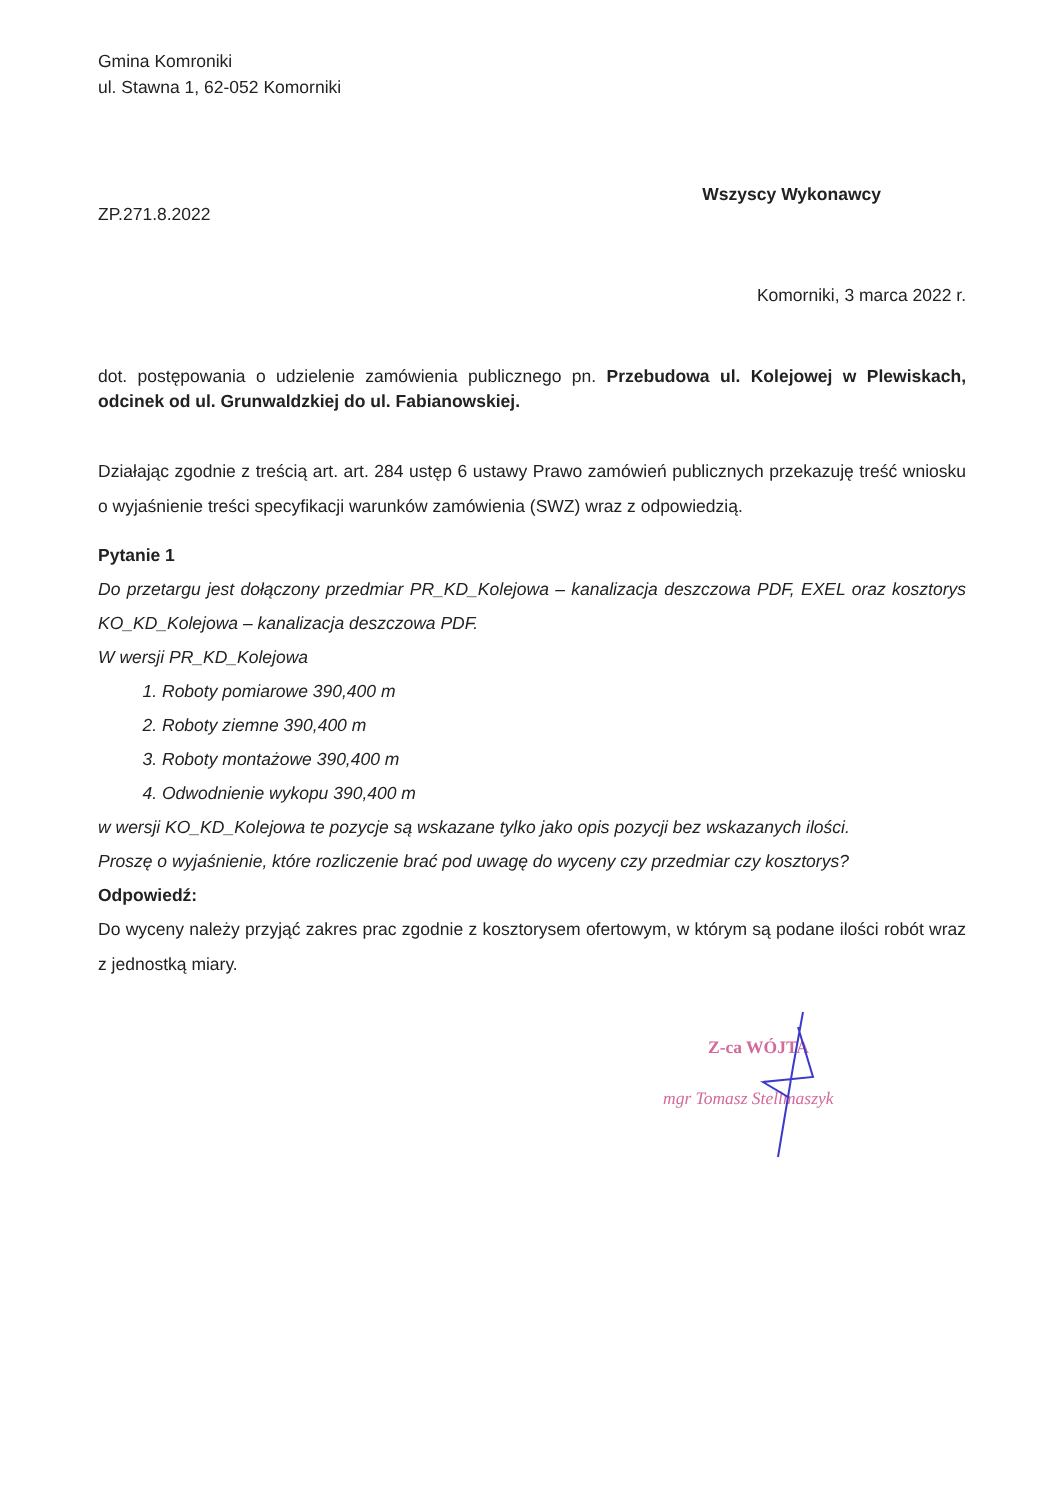Gmina Komroniki
ul. Stawna 1, 62-052 Komorniki
ZP.271.8.2022
Wszyscy Wykonawcy
Komorniki, 3 marca 2022 r.
dot. postępowania o udzielenie zamówienia publicznego pn. Przebudowa ul. Kolejowej w Plewiskach, odcinek od ul. Grunwaldzkiej do ul. Fabianowskiej.
Działając zgodnie z treścią art. art. 284 ustęp 6 ustawy Prawo zamówień publicznych przekazuję treść wniosku o wyjaśnienie treści specyfikacji warunków zamówienia (SWZ) wraz z odpowiedzią.
Pytanie 1
Do przetargu jest dołączony przedmiar PR_KD_Kolejowa – kanalizacja deszczowa PDF, EXEL oraz kosztorys KO_KD_Kolejowa – kanalizacja deszczowa PDF.
W wersji PR_KD_Kolejowa
1. Roboty pomiarowe 390,400 m
2. Roboty ziemne 390,400 m
3. Roboty montażowe 390,400 m
4. Odwodnienie wykopu 390,400 m
w wersji KO_KD_Kolejowa te pozycje są wskazane tylko jako opis pozycji bez wskazanych ilości.
Proszę o wyjaśnienie, które rozliczenie brać pod uwagę do wyceny czy przedmiar czy kosztorys?
Odpowiedź:
Do wyceny należy przyjąć zakres prac zgodnie z kosztorysem ofertowym, w którym są podane ilości robót wraz z jednostką miary.
Z-ca WÓJTA
mgr Tomasz Stellmaszyk